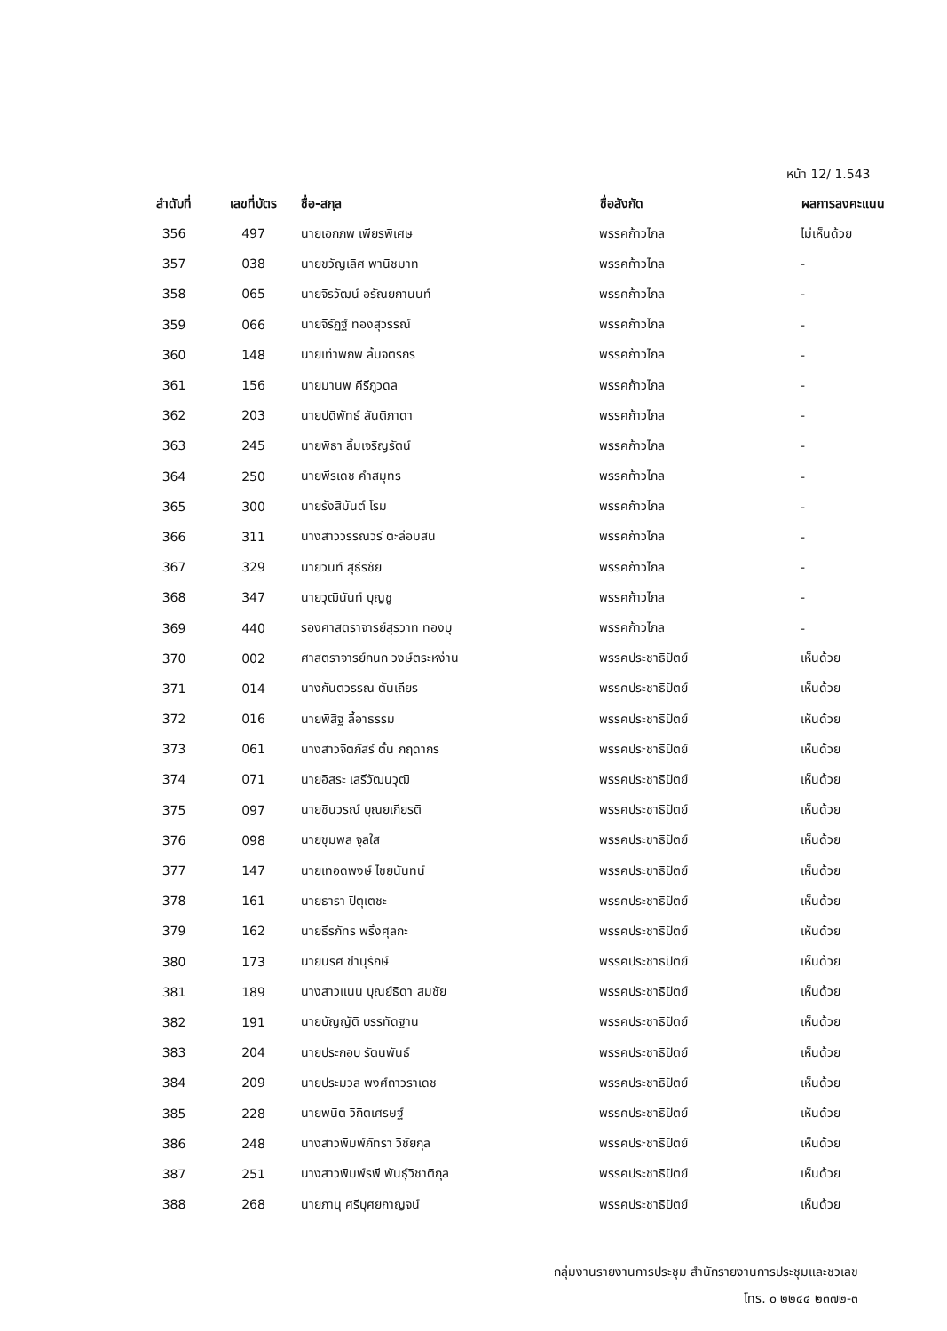หน้า 12/ 1.543
| ลำดับที่ | เลขที่บัตร | ชื่อ-สกุล | ชื่อสังกัด | ผลการลงคะแนน |
| --- | --- | --- | --- | --- |
| 356 | 497 | นายเอกภพ เพียรพิเศษ | พรรคก้าวไกล | ไม่เห็นด้วย |
| 357 | 038 | นายขวัญเลิศ พานิชมาท | พรรคก้าวไกล | - |
| 358 | 065 | นายจิรวัฒน์ อรัณยกานนท์ | พรรคก้าวไกล | - |
| 359 | 066 | นายจิรัฏฐ์ ทองสุวรรณ์ | พรรคก้าวไกล | - |
| 360 | 148 | นายเท่าพิภพ ลิ้มจิตรกร | พรรคก้าวไกล | - |
| 361 | 156 | นายมานพ คีรีภูวดล | พรรคก้าวไกล | - |
| 362 | 203 | นายปดิพัทธ์ สันติภาดา | พรรคก้าวไกล | - |
| 363 | 245 | นายพิธา ลิ้มเจริญรัตน์ | พรรคก้าวไกล | - |
| 364 | 250 | นายพีรเดช คำสมุทร | พรรคก้าวไกล | - |
| 365 | 300 | นายรังสิมันต์ โรม | พรรคก้าวไกล | - |
| 366 | 311 | นางสาววรรณวรี ตะล่อมสิน | พรรคก้าวไกล | - |
| 367 | 329 | นายวินท์ สุธีรชัย | พรรคก้าวไกล | - |
| 368 | 347 | นายวุฒินันท์ บุญชู | พรรคก้าวไกล | - |
| 369 | 440 | รองศาสตราจารย์สุรวาท ทองบุ | พรรคก้าวไกล | - |
| 370 | 002 | ศาสตราจารย์กนก วงษ์ตระหง่าน | พรรคประชาธิปัตย์ | เห็นด้วย |
| 371 | 014 | นางกันตวรรณ ตันเถียร | พรรคประชาธิปัตย์ | เห็นด้วย |
| 372 | 016 | นายพิสิฐ ลี้อาธรรม | พรรคประชาธิปัตย์ | เห็นด้วย |
| 373 | 061 | นางสาวจิตภัสร์ ตั๋น กฤดากร | พรรคประชาธิปัตย์ | เห็นด้วย |
| 374 | 071 | นายอิสระ เสรีวัฒนวุฒิ | พรรคประชาธิปัตย์ | เห็นด้วย |
| 375 | 097 | นายชินวรณ์ บุณยเกียรติ | พรรคประชาธิปัตย์ | เห็นด้วย |
| 376 | 098 | นายชุมพล จุลใส | พรรคประชาธิปัตย์ | เห็นด้วย |
| 377 | 147 | นายเทอดพงษ์ ไชยนันทน์ | พรรคประชาธิปัตย์ | เห็นด้วย |
| 378 | 161 | นายธารา ปิตุเตชะ | พรรคประชาธิปัตย์ | เห็นด้วย |
| 379 | 162 | นายธีรภัทร พริ้งศุลกะ | พรรคประชาธิปัตย์ | เห็นด้วย |
| 380 | 173 | นายนริศ ขำนุรักษ์ | พรรคประชาธิปัตย์ | เห็นด้วย |
| 381 | 189 | นางสาวแนน บุณย์ธิดา สมชัย | พรรคประชาธิปัตย์ | เห็นด้วย |
| 382 | 191 | นายบัญญัติ บรรทัดฐาน | พรรคประชาธิปัตย์ | เห็นด้วย |
| 383 | 204 | นายประกอบ รัตนพันธ์ | พรรคประชาธิปัตย์ | เห็นด้วย |
| 384 | 209 | นายประมวล พงศ์ถาวราเดช | พรรคประชาธิปัตย์ | เห็นด้วย |
| 385 | 228 | นายพนิต วิกิตเศรษฐ์ | พรรคประชาธิปัตย์ | เห็นด้วย |
| 386 | 248 | นางสาวพิมพ์ภัทรา วิชัยกุล | พรรคประชาธิปัตย์ | เห็นด้วย |
| 387 | 251 | นางสาวพิมพ์รพี พันธุ์วิชาติกุล | พรรคประชาธิปัตย์ | เห็นด้วย |
| 388 | 268 | นายภานุ ศรีบุศยกาญจน์ | พรรคประชาธิปัตย์ | เห็นด้วย |
กลุ่มงานรายงานการประชุม สำนักรายงานการประชุมและชวเลข
โทร. ๐ ๒๒๔๔ ๒๓๗๒-๓